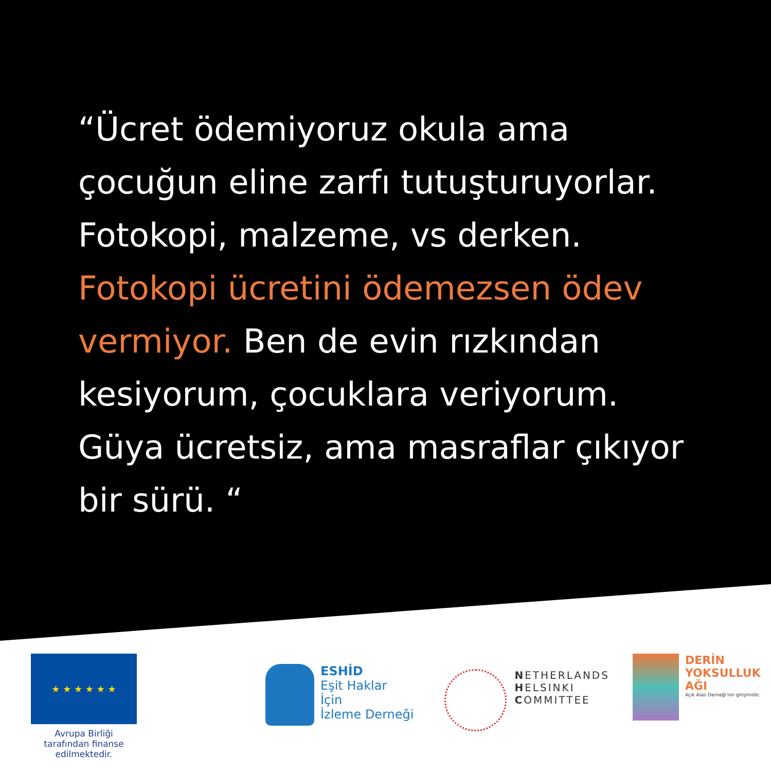“Ücret ödemiyoruz okula ama çocuğun eline zarfı tutuşturuyorlar. Fotokopi, malzeme, vs derken. Fotokopi ücretini ödemezsen ödev vermiyor. Ben de evin rızkından kesiyorum, çocuklara veriyorum. Güya ücretsiz, ama masraflar çıkıyor bir sürü. “
★ ★ ★ ★ ★ ★
Avrupa Birliği tarafından finanse edilmektedir.
ESHİD
Eşit Haklar
İçin
İzleme Derneği
NETHERLANDS
HELSINKI
COMMITTEE
DERİN
YOKSULLUK
AĞI
Açık Alan Derneği'nin girişimidir.